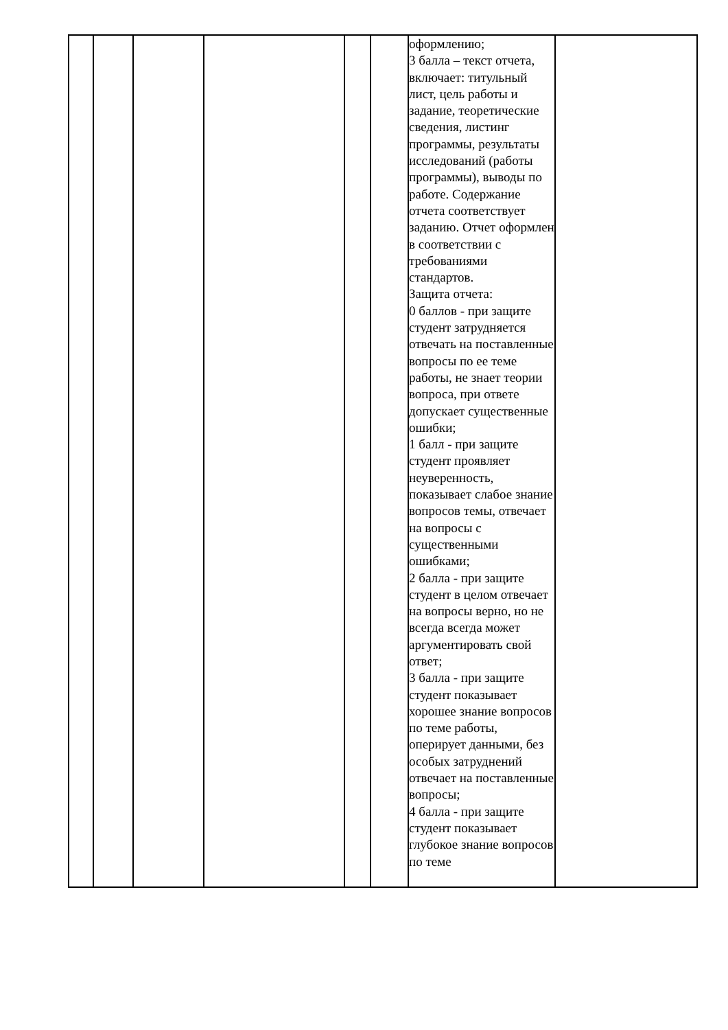| | | | | | | оформлению; 3 балла – текст отчета, включает: титульный лист, цель работы и задание, теоретические сведения, листинг программы, результаты исследований (работы программы), выводы по работе. Содержание отчета соответствует заданию. Отчет оформлен в соответствии с требованиями стандартов. Защита отчета: 0 баллов - при защите студент затрудняется отвечать на поставленные вопросы по ее теме работы, не знает теории вопроса, при ответе допускает существенные ошибки; 1 балл - при защите студент проявляет неуверенность, показывает слабое знание вопросов темы, отвечает на вопросы с существенными ошибками; 2 балла - при защите студент в целом отвечает на вопросы верно, но не всегда всегда может аргументировать свой ответ; 3 балла - при защите студент показывает хорошее знание вопросов по теме работы, оперирует данными, без особых затруднений отвечает на поставленные вопросы; 4 балла - при защите студент показывает глубокое знание вопросов по теме | |